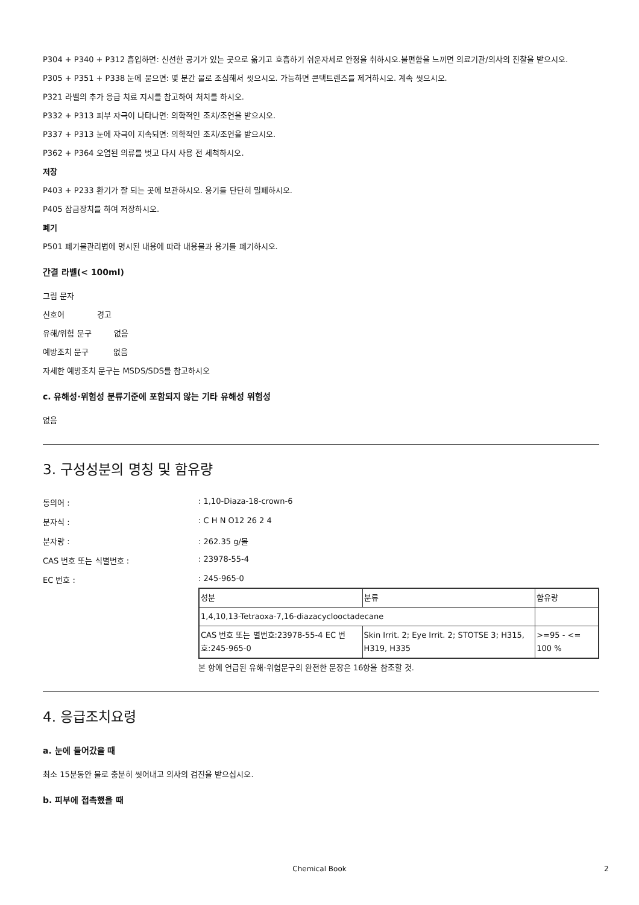P304 + P340 + P312 흡입하면: 신선한 공기가 있는 곳으로 옮기고 호흡하기 쉬운자세로 안정을 취하시오.불편함을 느끼면 의료기관/의사의 진찰을 받으시오.
P305 + P351 + P338 눈에 묻으면: 몇 분간 물로 조심해서 씻으시오. 가능하면 콘택트렌즈를 제거하시오. 계속 씻으시오.
P321 라벨의 추가 응급 치료 지시를 참고하여 처치를 하시오.
P332 + P313 피부 자극이 나타나면: 의학적인 조치/조언을 받으시오.
P337 + P313 눈에 자극이 지속되면: 의학적인 조치/조언을 받으시오.
P362 + P364 오염된 의류를 벗고 다시 사용 전 세척하시오.
저장
P403 + P233 환기가 잘 되는 곳에 보관하시오. 용기를 단단히 밀폐하시오.
P405 잠금장치를 하여 저장하시오.
폐기
P501 폐기물관리법에 명시된 내용에 따라 내용물과 용기를 폐기하시오.
간결 라벨(< 100ml)
그림 문자
신호어 경고
유해/위험 문구 없음
예방조치 문구 없음
자세한 예방조치 문구는 MSDS/SDS를 참고하시오
c. 유해성·위험성 분류기준에 포함되지 않는 기타 유해성 위험성
없음
3. 구성성분의 명칭 및 함유량
동의어 :: 1,10-Diaza-18-crown-6
분자식 :: C H N O12 26 2 4
분자량 :: 262.35 g/몰
CAS 번호 또는 식별번호 :: 23978-55-4
EC 번호 :: 245-965-0
| 성분 | 분류 | 함유량 |
| 1,4,10,13-Tetraoxa-7,16-diazacyclooctadecane | | |
| CAS 번호 또는 별번호:23978-55-4 EC 번호:245-965-0 | Skin Irrit. 2; Eye Irrit. 2; STOTSE 3; H315, H319, H335 | >=95 - <= 100 % |
본 항에 언급된 유해·위험문구의 완전한 문장은 16항을 참조할 것.
4. 응급조치요령
a. 눈에 들어갔을 때
최소 15분동안 물로 충분히 씻어내고 의사의 검진을 받으십시오.
b. 피부에 접촉했을 때
Chemical Book 2